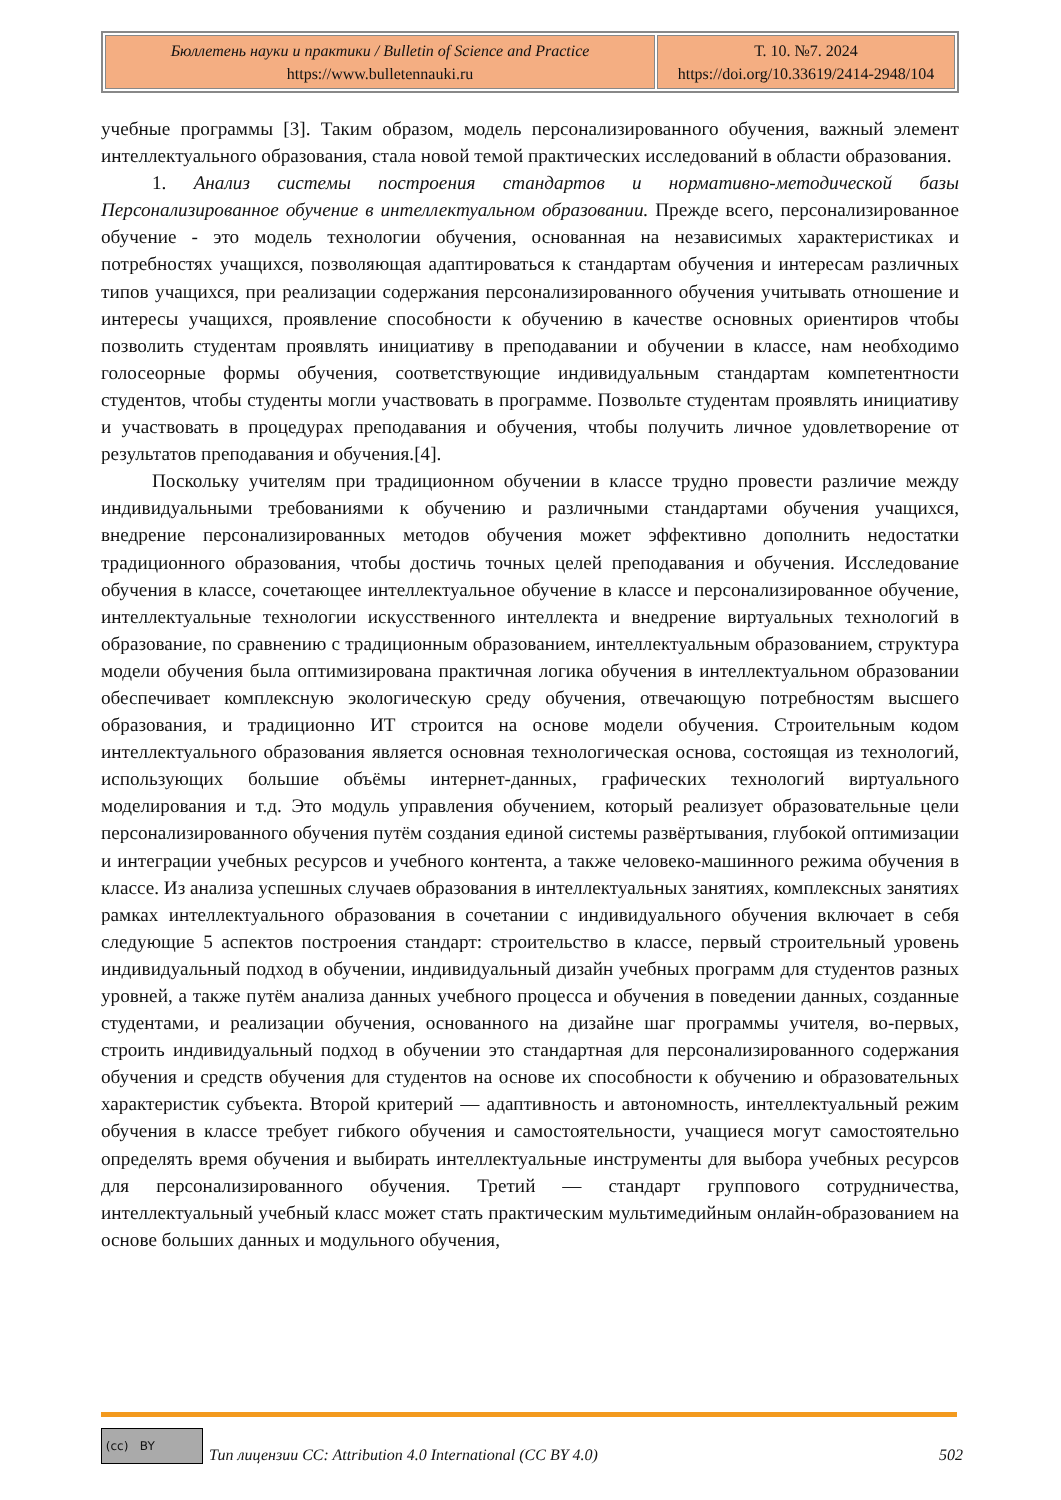| Бюллетень науки и практики / Bulletin of Science and Practice https://www.bulletennauki.ru | Т. 10. №7. 2024 https://doi.org/10.33619/2414-2948/104 |
учебные программы [3]. Таким образом, модель персонализированного обучения, важный элемент интеллектуального образования, стала новой темой практических исследований в области образования.
1. Анализ системы построения стандартов и нормативно-методической базы Персонализированное обучение в интеллектуальном образовании. Прежде всего, персонализированное обучение - это модель технологии обучения, основанная на независимых характеристиках и потребностях учащихся, позволяющая адаптироваться к стандартам обучения и интересам различных типов учащихся, при реализации содержания персонализированного обучения учитывать отношение и интересы учащихся, проявление способности к обучению в качестве основных ориентиров чтобы позволить студентам проявлять инициативу в преподавании и обучении в классе, нам необходимо голосеорные формы обучения, соответствующие индивидуальным стандартам компетентности студентов, чтобы студенты могли участвовать в программе. Позвольте студентам проявлять инициативу и участвовать в процедурах преподавания и обучения, чтобы получить личное удовлетворение от результатов преподавания и обучения.[4].
Поскольку учителям при традиционном обучении в классе трудно провести различие между индивидуальными требованиями к обучению и различными стандартами обучения учащихся, внедрение персонализированных методов обучения может эффективно дополнить недостатки традиционного образования, чтобы достичь точных целей преподавания и обучения. Исследование обучения в классе, сочетающее интеллектуальное обучение в классе и персонализированное обучение, интеллектуальные технологии искусственного интеллекта и внедрение виртуальных технологий в образование, по сравнению с традиционным образованием, интеллектуальным образованием, структура модели обучения была оптимизирована практичная логика обучения в интеллектуальном образовании обеспечивает комплексную экологическую среду обучения, отвечающую потребностям высшего образования, и традиционно ИТ строится на основе модели обучения. Строительным кодом интеллектуального образования является основная технологическая основа, состоящая из технологий, использующих большие объёмы интернет-данных, графических технологий виртуального моделирования и т.д. Это модуль управления обучением, который реализует образовательные цели персонализированного обучения путём создания единой системы развёртывания, глубокой оптимизации и интеграции учебных ресурсов и учебного контента, а также человеко-машинного режима обучения в классе. Из анализа успешных случаев образования в интеллектуальных занятиях, комплексных занятиях рамках интеллектуального образования в сочетании с индивидуального обучения включает в себя следующие 5 аспектов построения стандарт: строительство в классе, первый строительный уровень индивидуальный подход в обучении, индивидуальный дизайн учебных программ для студентов разных уровней, а также путём анализа данных учебного процесса и обучения в поведении данных, созданные студентами, и реализации обучения, основанного на дизайне шаг программы учителя, во-первых, строить индивидуальный подход в обучении это стандартная для персонализированного содержания обучения и средств обучения для студентов на основе их способности к обучению и образовательных характеристик субъекта. Второй критерий — адаптивность и автономность, интеллектуальный режим обучения в классе требует гибкого обучения и самостоятельности, учащиеся могут самостоятельно определять время обучения и выбирать интеллектуальные инструменты для выбора учебных ресурсов для персонализированного обучения. Третий — стандарт группового сотрудничества, интеллектуальный учебный класс может стать практическим мультимедийным онлайн-образованием на основе больших данных и модульного обучения,
(cc) BY
Тип лицензии CC: Attribution 4.0 International (CC BY 4.0) 502